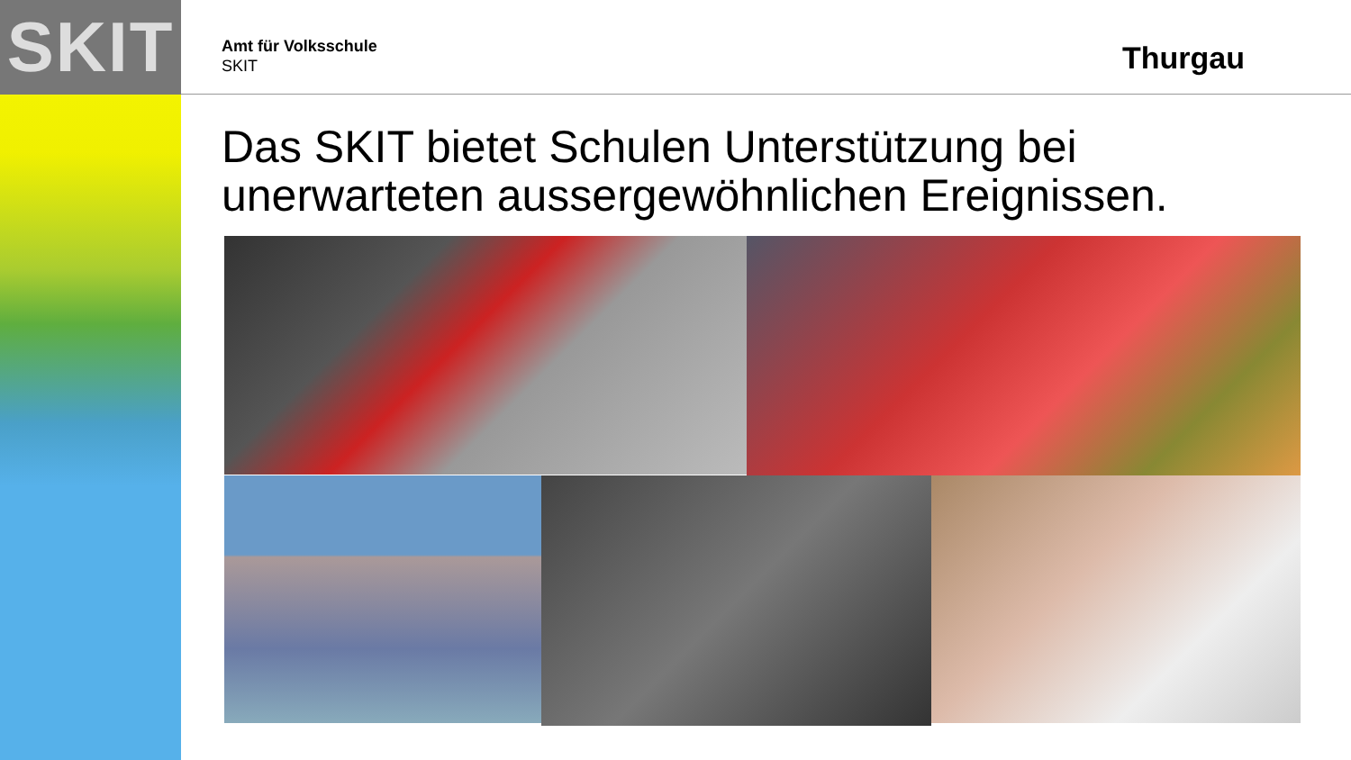SKIT
Amt für Volksschule
SKIT
Thurgau
Das SKIT bietet Schulen Unterstützung bei unerwarteten aussergewöhnlichen Ereignissen.